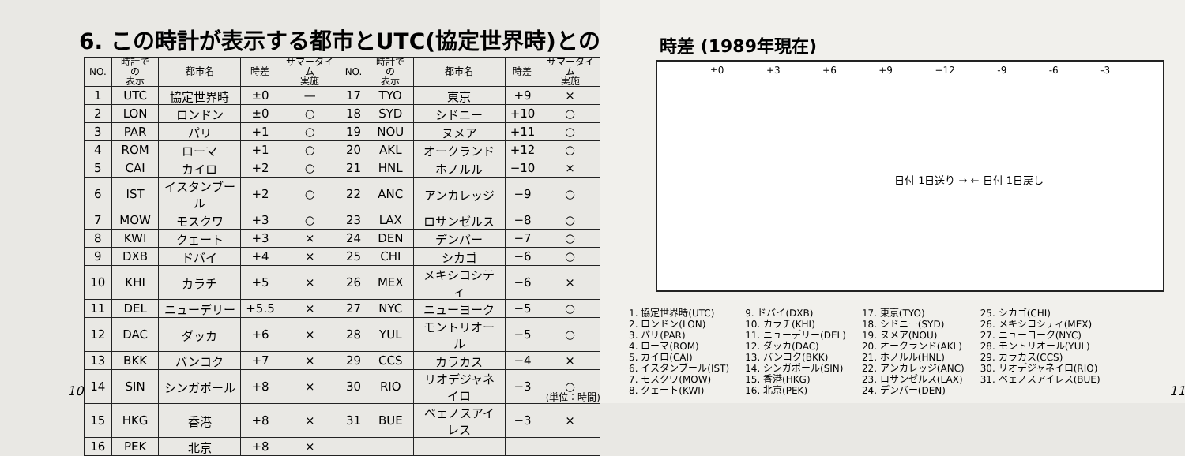6. この時計が表示する都市とUTC(協定世界時)との
| NO. | 時計での 表示 | 都市名 | 時差 | サマータイム 実施 | NO. | 時計での 表示 | 都市名 | 時差 | サマータイム 実施 |
| --- | --- | --- | --- | --- | --- | --- | --- | --- | --- |
| 1 | UTC | 協定世界時 | ±0 | — | 17 | TYO | 東京 | +9 | × |
| 2 | LON | ロンドン | ±0 | ○ | 18 | SYD | シドニー | +10 | ○ |
| 3 | PAR | パリ | +1 | ○ | 19 | NOU | ヌメア | +11 | ○ |
| 4 | ROM | ローマ | +1 | ○ | 20 | AKL | オークランド | +12 | ○ |
| 5 | CAI | カイロ | +2 | ○ | 21 | HNL | ホノルル | −10 | × |
| 6 | IST | イスタンブール | +2 | ○ | 22 | ANC | アンカレッジ | −9 | ○ |
| 7 | MOW | モスクワ | +3 | ○ | 23 | LAX | ロサンゼルス | −8 | ○ |
| 8 | KWI | クェート | +3 | × | 24 | DEN | デンバー | −7 | ○ |
| 9 | DXB | ドバイ | +4 | × | 25 | CHI | シカゴ | −6 | ○ |
| 10 | KHI | カラチ | +5 | × | 26 | MEX | メキシコシティ | −6 | × |
| 11 | DEL | ニューデリー | +5.5 | × | 27 | NYC | ニューヨーク | −5 | ○ |
| 12 | DAC | ダッカ | +6 | × | 28 | YUL | モントリオール | −5 | ○ |
| 13 | BKK | バンコク | +7 | × | 29 | CCS | カラカス | −4 | × |
| 14 | SIN | シンガポール | +8 | × | 30 | RIO | リオデジャネイロ | −3 | ○ |
| 15 | HKG | 香港 | +8 | × | 31 | BUE | ベェノスアイレス | −3 | × |
| 16 | PEK | 北京 | +8 | × | | | | | |
10 (単位：時間)
時差 (1989年現在)
±0 +3 +6 +9 +12 -9 -6 -3
日付 1日送り → ← 日付 1日戻し
1. 協定世界時(UTC)
2. ロンドン(LON)
3. パリ(PAR)
4. ローマ(ROM)
5. カイロ(CAI)
6. イスタンブール(IST)
7. モスクワ(MOW)
8. クェート(KWI)
9. ドバイ(DXB)
10. カラチ(KHI)
11. ニューデリー(DEL)
12. ダッカ(DAC)
13. バンコク(BKK)
14. シンガポール(SIN)
15. 香港(HKG)
16. 北京(PEK)
17. 東京(TYO)
18. シドニー(SYD)
19. ヌメア(NOU)
20. オークランド(AKL)
21. ホノルル(HNL)
22. アンカレッジ(ANC)
23. ロサンゼルス(LAX)
24. デンバー(DEN)
25. シカゴ(CHI)
26. メキシコシティ(MEX)
27. ニューヨーク(NYC)
28. モントリオール(YUL)
29. カラカス(CCS)
30. リオデジャネイロ(RIO)
31. ベェノスアイレス(BUE)
11